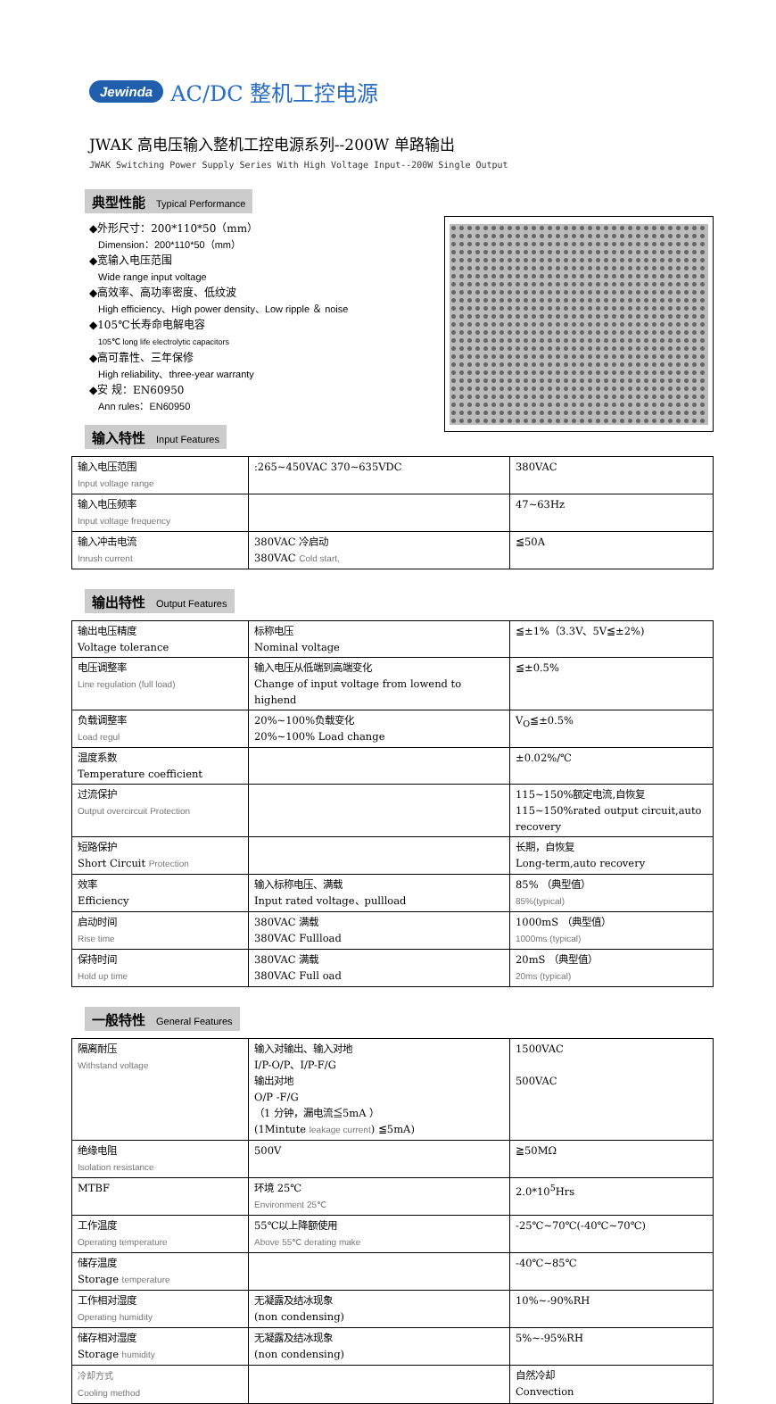Jewinda AC/DC 整机工控电源
JWAK 高电压输入整机工控电源系列--200W 单路输出
JWAK Switching Power Supply Series With High Voltage Input--200W Single Output
典型性能 Typical Performance
◆外形尺寸：200*110*50（mm）
Dimension：200*110*50（mm）
◆宽输入电压范围
Wide range input voltage
◆高效率、高功率密度、低纹波
High efficiency、High power density、Low ripple ＆ noise
◆105℃长寿命电解电容
105℃ long life electrolytic capacitors
◆高可靠性、三年保修
High reliability、three-year warranty
◆安 规：EN60950
Ann rules：EN60950
输入特性 Input Features
| 输入电压范围 Input voltage range | :265~450VAC 370~635VDC | 380VAC |
| 输入电压频率 Input voltage frequency | | 47~63Hz |
| 输入冲击电流 Inrush current | 380VAC 冷启动 380VAC Cold start, | ≦50A |
输出特性 Output Features
| 输出电压精度 Voltage tolerance | 标称电压 Nominal voltage | ≦±1%（3.3V、5V≦±2%) |
| 电压调整率 Line regulation (full load) | 输入电压从低端到高端变化 Change of input voltage from lowend to highend | ≦±0.5% |
| 负载调整率 Load regul | 20%~100%负载变化 20%~100% Load change | V<sub>O</sub>≦±0.5% |
| 温度系数 Temperature coefficient | | ±0.02%/℃ |
| 过流保护 Output overcircuit Protection | | 115~150%额定电流,自恢复 115~150%rated output circuit,auto recovery |
| 短路保护 Short Circuit Protection | | 长期，自恢复 Long-term,auto recovery |
| 效率 Efficiency | 输入标称电压、满载 Input rated voltage、pullload | 85% （典型值） 85%(typical) |
| 启动时间 Rise time | 380VAC 满载 380VAC Fullload | 1000mS （典型值） 1000ms (typical) |
| 保持时间 Hold up time | 380VAC 满载 380VAC Full oad | 20mS （典型值） 20ms (typical) |
一般特性 General Features
| 隔离耐压 Withstand voltage | 输入对输出、输入对地 I/P-O/P、I/P-F/G 输出对地 O/P -F/G （1 分钟，漏电流≦5mA ） (1Mintute leakage current ) ≦5mA) | 1500VAC 500VAC |
| 绝缘电阻 Isolation resistance | 500V | ≧50MΩ |
| MTBF | 环境 25℃ Environment 25℃ | 2.0*10<sup>5</sup>Hrs |
| 工作温度 Operating temperature | 55℃以上降额使用 Above 55℃ derating make | -25℃~70℃(-40℃~70℃) |
| 储存温度 Storage temperature | | -40℃~85℃ |
| 工作相对湿度 Operating humidity | 无凝露及结冰现象 (non condensing) | 10%~-90%RH |
| 储存相对湿度 Storage humidity | 无凝露及结冰现象 (non condensing) | 5%~-95%RH |
| 冷却方式 Cooling method | | 自然冷却 Convection |